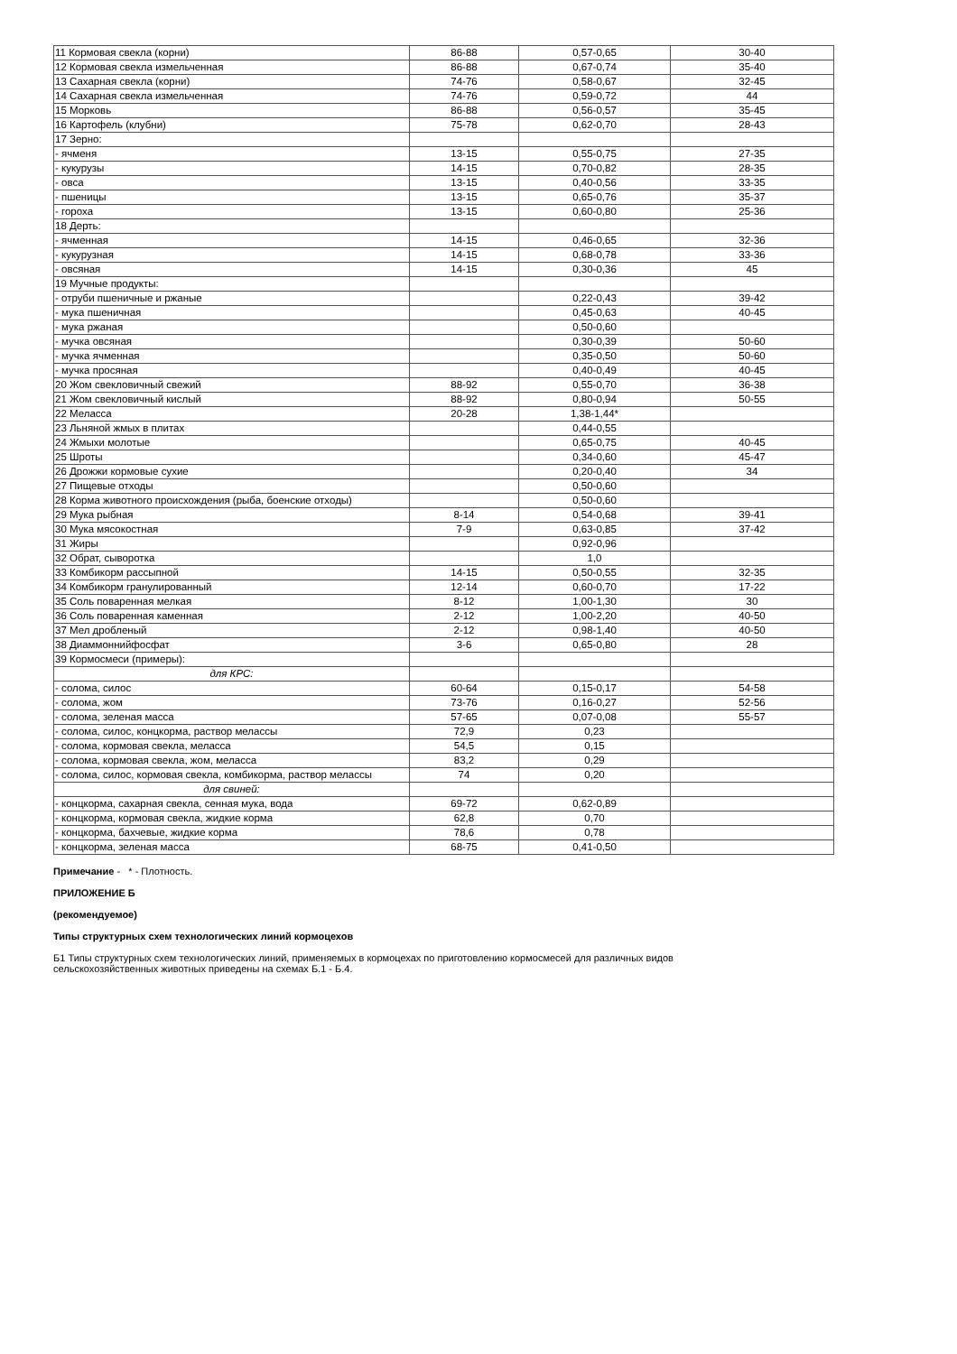| 11 Кормовая свекла (корни) | 86-88 | 0,57-0,65 | 30-40 |
| 12 Кормовая свекла измельченная | 86-88 | 0,67-0,74 | 35-40 |
| 13 Сахарная свекла (корни) | 74-76 | 0,58-0,67 | 32-45 |
| 14 Сахарная свекла измельченная | 74-76 | 0,59-0,72 | 44 |
| 15 Морковь | 86-88 | 0,56-0,57 | 35-45 |
| 16 Картофель (клубни) | 75-78 | 0,62-0,70 | 28-43 |
| 17 Зерно: | | | |
| - ячменя | 13-15 | 0,55-0,75 | 27-35 |
| - кукурузы | 14-15 | 0,70-0,82 | 28-35 |
| - овса | 13-15 | 0,40-0,56 | 33-35 |
| - пшеницы | 13-15 | 0,65-0,76 | 35-37 |
| - гороха | 13-15 | 0,60-0,80 | 25-36 |
| 18 Дерть: | | | |
| - ячменная | 14-15 | 0,46-0,65 | 32-36 |
| - кукурузная | 14-15 | 0,68-0,78 | 33-36 |
| - овсяная | 14-15 | 0,30-0,36 | 45 |
| 19 Мучные продукты: | | | |
| - отруби пшеничные и ржаные | | 0,22-0,43 | 39-42 |
| - мука пшеничная | | 0,45-0,63 | 40-45 |
| - мука ржаная | | 0,50-0,60 | |
| - мучка овсяная | | 0,30-0,39 | 50-60 |
| - мучка ячменная | | 0,35-0,50 | 50-60 |
| - мучка просяная | | 0,40-0,49 | 40-45 |
| 20 Жом свекловичный свежий | 88-92 | 0,55-0,70 | 36-38 |
| 21 Жом свекловичный кислый | 88-92 | 0,80-0,94 | 50-55 |
| 22 Меласса | 20-28 | 1,38-1,44* | |
| 23 Льняной жмых в плитах | | 0,44-0,55 | |
| 24 Жмыхи молотые | | 0,65-0,75 | 40-45 |
| 25 Шроты | | 0,34-0,60 | 45-47 |
| 26 Дрожжи кормовые сухие | | 0,20-0,40 | 34 |
| 27 Пищевые отходы | | 0,50-0,60 | |
| 28 Корма животного происхождения (рыба, боенские отходы) | | 0,50-0,60 | |
| 29 Мука рыбная | 8-14 | 0,54-0,68 | 39-41 |
| 30 Мука мясокостная | 7-9 | 0,63-0,85 | 37-42 |
| 31 Жиры | | 0,92-0,96 | |
| 32 Обрат, сыворотка | | 1,0 | |
| 33 Комбикорм рассыпной | 14-15 | 0,50-0,55 | 32-35 |
| 34 Комбикорм гранулированный | 12-14 | 0,60-0,70 | 17-22 |
| 35 Соль поваренная мелкая | 8-12 | 1,00-1,30 | 30 |
| 36 Соль поваренная каменная | 2-12 | 1,00-2,20 | 40-50 |
| 37 Мел дробленый | 2-12 | 0,98-1,40 | 40-50 |
| 38 Диаммоннийфосфат | 3-6 | 0,65-0,80 | 28 |
| 39 Кормосмеси (примеры): | | | |
| для КРС: | | | |
| - солома, силос | 60-64 | 0,15-0,17 | 54-58 |
| - солома, жом | 73-76 | 0,16-0,27 | 52-56 |
| - солома, зеленая масса | 57-65 | 0,07-0,08 | 55-57 |
| - солома, силос, концкорма, раствор мелассы | 72,9 | 0,23 | |
| - солома, кормовая свекла, меласса | 54,5 | 0,15 | |
| - солома, кормовая свекла, жом, меласса | 83,2 | 0,29 | |
| - солома, силос, кормовая свекла, комбикорма, раствор мелассы | 74 | 0,20 | |
| для свиней: | | | |
| - концкорма, сахарная свекла, сенная мука, вода | 69-72 | 0,62-0,89 | |
| - концкорма, кормовая свекла, жидкие корма | 62,8 | 0,70 | |
| - концкорма, бахчевые, жидкие корма | 78,6 | 0,78 | |
| - концкорма, зеленая масса | 68-75 | 0,41-0,50 | |
Примечание - * - Плотность.
ПРИЛОЖЕНИЕ Б
(рекомендуемое)
Типы структурных схем технологических линий кормоцехов
Б1 Типы структурных схем технологических линий, применяемых в кормоцехах по приготовлению кормосмесей для различных видов
сельскохозяйственных животных приведены на схемах Б.1 - Б.4.